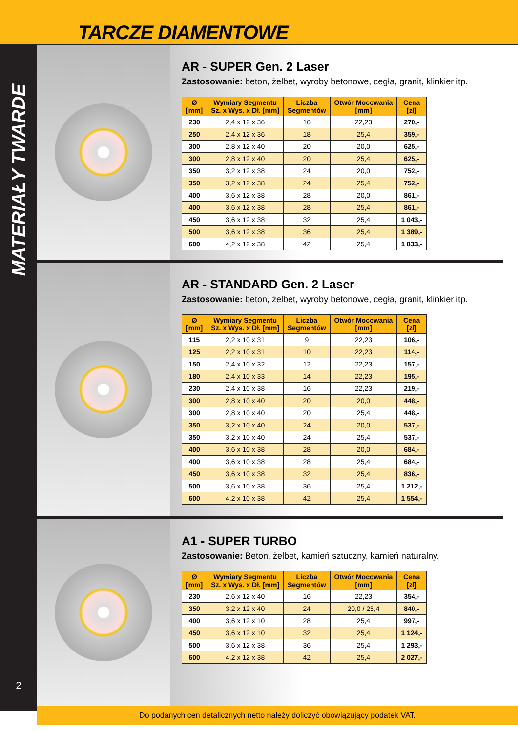TARCZE DIAMENTOWE
MATERIAŁY TWARDE
2
AR - SUPER Gen. 2 Laser
Zastosowanie: beton, żelbet, wyroby betonowe, cegła, granit, klinkier itp.
| Ø [mm] | Wymiary Segmentu Sz. x Wys. x Dł. [mm] | Liczba Segmentów | Otwór Mocowania [mm] | Cena [zł] |
| --- | --- | --- | --- | --- |
| 230 | 2,4 x 12 x 36 | 16 | 22,23 | 270,- |
| 250 | 2,4 x 12 x 36 | 18 | 25,4 | 359,- |
| 300 | 2,8 x 12 x 40 | 20 | 20,0 | 625,- |
| 300 | 2,8 x 12 x 40 | 20 | 25,4 | 625,- |
| 350 | 3,2 x 12 x 38 | 24 | 20,0 | 752,- |
| 350 | 3,2 x 12 x 38 | 24 | 25,4 | 752,- |
| 400 | 3,6 x 12 x 38 | 28 | 20,0 | 861,- |
| 400 | 3,6 x 12 x 38 | 28 | 25,4 | 861,- |
| 450 | 3,6 x 12 x 38 | 32 | 25,4 | 1 043,- |
| 500 | 3,6 x 12 x 38 | 36 | 25,4 | 1 389,- |
| 600 | 4,2 x 12 x 38 | 42 | 25,4 | 1 833,- |
AR - STANDARD Gen. 2 Laser
Zastosowanie: beton, żelbet, wyroby betonowe, cegła, granit, klinkier itp.
| Ø [mm] | Wymiary Segmentu Sz. x Wys. x Dł. [mm] | Liczba Segmentów | Otwór Mocowania [mm] | Cena [zł] |
| --- | --- | --- | --- | --- |
| 115 | 2,2 x 10 x 31 | 9 | 22,23 | 106,- |
| 125 | 2,2 x 10 x 31 | 10 | 22,23 | 114,- |
| 150 | 2,4 x 10 x 32 | 12 | 22,23 | 157,- |
| 180 | 2,4 x 10 x 33 | 14 | 22,23 | 195,- |
| 230 | 2,4 x 10 x 38 | 16 | 22,23 | 219,- |
| 300 | 2,8 x 10 x 40 | 20 | 20,0 | 448,- |
| 300 | 2,8 x 10 x 40 | 20 | 25,4 | 448,- |
| 350 | 3,2 x 10 x 40 | 24 | 20,0 | 537,- |
| 350 | 3,2 x 10 x 40 | 24 | 25,4 | 537,- |
| 400 | 3,6 x 10 x 38 | 28 | 20,0 | 684,- |
| 400 | 3,6 x 10 x 38 | 28 | 25,4 | 684,- |
| 450 | 3,6 x 10 x 38 | 32 | 25,4 | 836,- |
| 500 | 3,6 x 10 x 38 | 36 | 25,4 | 1 212,- |
| 600 | 4,2 x 10 x 38 | 42 | 25,4 | 1 554,- |
A1 - SUPER TURBO
Zastosowanie: Beton, żelbet, kamień sztuczny, kamień naturalny.
| Ø [mm] | Wymiary Segmentu Sz. x Wys. x Dł. [mm] | Liczba Segmentów | Otwór Mocowania [mm] | Cena [zł] |
| --- | --- | --- | --- | --- |
| 230 | 2,6 x 12 x 40 | 16 | 22,23 | 354,- |
| 350 | 3,2 x 12 x 40 | 24 | 20,0 / 25,4 | 840,- |
| 400 | 3,6 x 12 x 10 | 28 | 25,4 | 997,- |
| 450 | 3,6 x 12 x 10 | 32 | 25,4 | 1 124,- |
| 500 | 3,6 x 12 x 38 | 36 | 25,4 | 1 293,- |
| 600 | 4,2 x 12 x 38 | 42 | 25,4 | 2 027,- |
Do podanych cen detalicznych netto należy doliczyć obowiązujący podatek VAT.